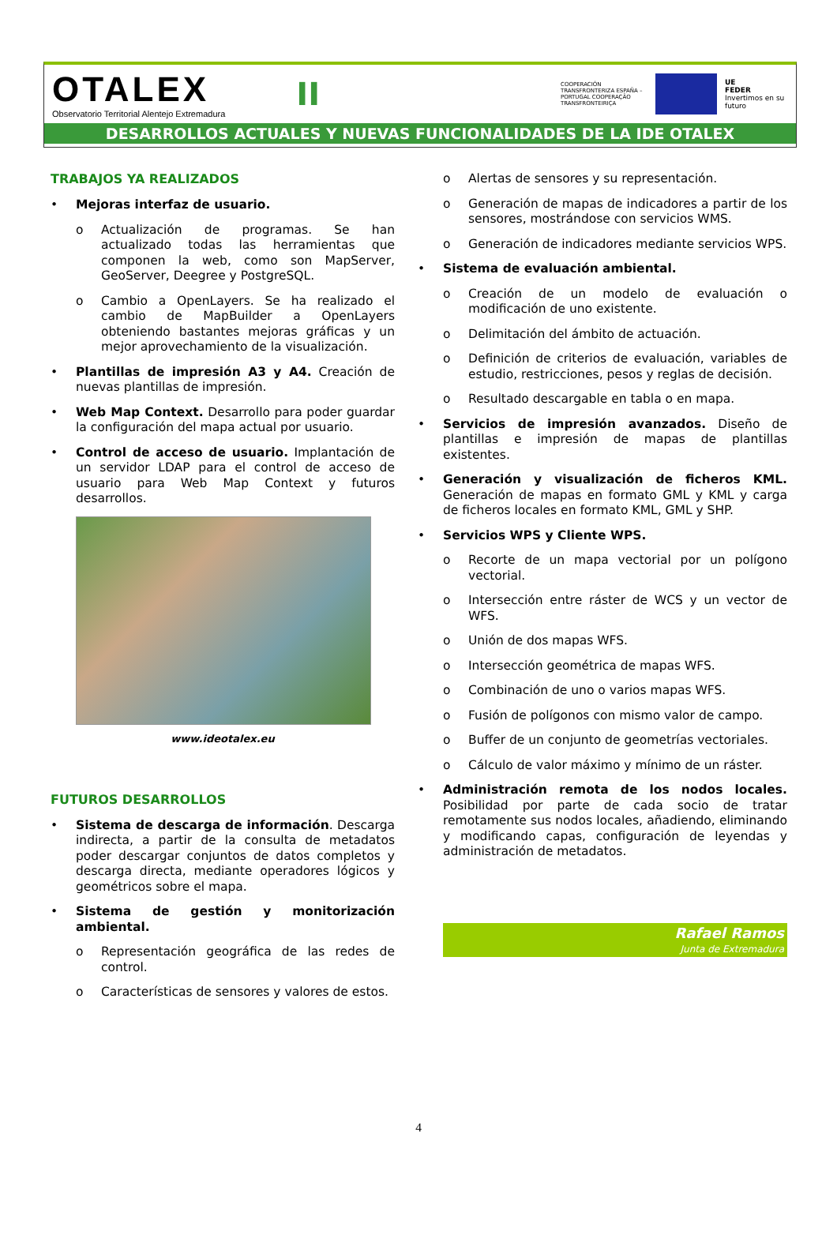OTALEX
Observatorio Territorial Alentejo Extremadura
II
COOPERACIÓN TRANSFRONTERIZA ESPAÑA – PORTUGAL COOPERAÇÃO TRANSFRONTEIRIÇA
UE
FEDER
Invertimos en su futuro
DESARROLLOS ACTUALES Y NUEVAS FUNCIONALIDADES DE LA IDE OTALEX
TRABAJOS YA REALIZADOS
• Mejoras interfaz de usuario.
o Actualización de programas. Se han actualizado todas las herramientas que componen la web, como son MapServer, GeoServer, Deegree y PostgreSQL.
o Cambio a OpenLayers. Se ha realizado el cambio de MapBuilder a OpenLayers obteniendo bastantes mejoras gráficas y un mejor aprovechamiento de la visualización.
• Plantillas de impresión A3 y A4. Creación de nuevas plantillas de impresión.
• Web Map Context. Desarrollo para poder guardar la configuración del mapa actual por usuario.
• Control de acceso de usuario. Implantación de un servidor LDAP para el control de acceso de usuario para Web Map Context y futuros desarrollos.
www.ideotalex.eu
FUTUROS DESARROLLOS
• Sistema de descarga de información. Descarga indirecta, a partir de la consulta de metadatos poder descargar conjuntos de datos completos y descarga directa, mediante operadores lógicos y geométricos sobre el mapa.
• Sistema de gestión y monitorización ambiental.
o Representación geográfica de las redes de control.
o Características de sensores y valores de estos.
o Alertas de sensores y su representación.
o Generación de mapas de indicadores a partir de los sensores, mostrándose con servicios WMS.
o Generación de indicadores mediante servicios WPS.
• Sistema de evaluación ambiental.
o Creación de un modelo de evaluación o modificación de uno existente.
o Delimitación del ámbito de actuación.
o Definición de criterios de evaluación, variables de estudio, restricciones, pesos y reglas de decisión.
o Resultado descargable en tabla o en mapa.
• Servicios de impresión avanzados. Diseño de plantillas e impresión de mapas de plantillas existentes.
• Generación y visualización de ficheros KML. Generación de mapas en formato GML y KML y carga de ficheros locales en formato KML, GML y SHP.
• Servicios WPS y Cliente WPS.
o Recorte de un mapa vectorial por un polígono vectorial.
o Intersección entre ráster de WCS y un vector de WFS.
o Unión de dos mapas WFS.
o Intersección geométrica de mapas WFS.
o Combinación de uno o varios mapas WFS.
o Fusión de polígonos con mismo valor de campo.
o Buffer de un conjunto de geometrías vectoriales.
o Cálculo de valor máximo y mínimo de un ráster.
• Administración remota de los nodos locales. Posibilidad por parte de cada socio de tratar remotamente sus nodos locales, añadiendo, eliminando y modificando capas, configuración de leyendas y administración de metadatos.
Rafael Ramos
Junta de Extremadura
4